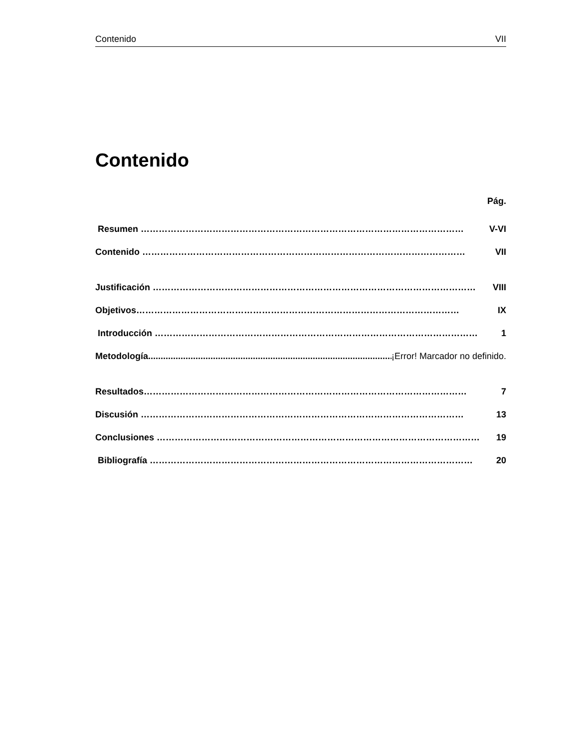Contenido VII
Contenido
Pág.
Resumen ……………………………………………………………………………………………… V-VI
Contenido ……………………………………………………………………………………………… VII
Justificación ……………………………………………………………………………………………… VIII
Objetivos ……………………………………………………………………………………………… IX
Introducción ……………………………………………………………………………………………… 1
Metodología....................................................................................................... ¡Error! Marcador no definido.
Resultados ……………………………………………………………………………………………… 7
Discusión ……………………………………………………………………………………………… 13
Conclusiones ……………………………………………………………………………………………… 19
Bibliografía ……………………………………………………………………………………………… 20